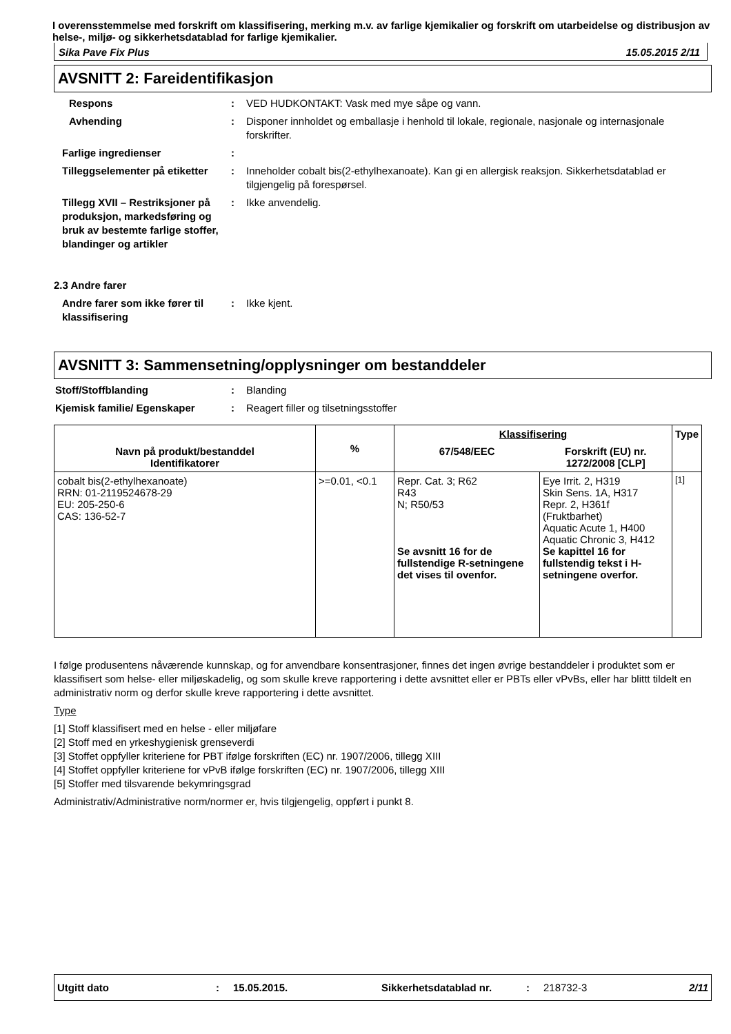I overensstemmelse med forskrift om klassifisering, merking m.v. av farlige kjemikalier og forskrift om utarbeidelse og distribusjon av helse-, miljø- og sikkerhetsdatablad for farlige kjemikalier.
Sika Pave Fix Plus 15.05.2015 2/11
AVSNITT 2: Fareidentifikasjon
Respons : VED HUDKONTAKT: Vask med mye såpe og vann.
Avhending : Disponer innholdet og emballasje i henhold til lokale, regionale, nasjonale og internasjonale forskrifter.
Farlige ingredienser :
Tilleggselementer på etiketter
: Inneholder cobalt bis(2-ethylhexanoate). Kan gi en allergisk reaksjon. Sikkerhetsdatablad er tilgjengelig på forespørsel.
Tillegg XVII – Restriksjoner på produksjon, markedsføring og bruk av bestemte farlige stoffer, blandinger og artikler
: Ikke anvendelig.
2.3 Andre farer
Andre farer som ikke fører til klassifisering
: Ikke kjent.
AVSNITT 3: Sammensetning/opplysninger om bestanddeler
Stoff/Stoffblanding : Blanding
Kjemisk familie/ Egenskaper : Reagert filler og tilsetningsstoffer
| Navn på produkt/bestanddel Identifikatorer | % | Klassifisering | | Type |
| --- | --- | --- | --- | --- |
| | | 67/548/EEC | Forskrift (EU) nr. 1272/2008 [CLP] | |
| cobalt bis(2-ethylhexanoate) RRN: 01-2119524678-29 EU: 205-250-6 CAS: 136-52-7 | >=0.01, <0.1 | Repr. Cat. 3; R62 R43 N; R50/53 Se avsnitt 16 for de fullstendige R-setningene det vises til ovenfor. | Eye Irrit. 2, H319 Skin Sens. 1A, H317 Repr. 2, H361f (Fruktbarhet) Aquatic Acute 1, H400 Aquatic Chronic 3, H412 Se kapittel 16 for fullstendig tekst i H-setningene overfor. | <sup>[1]</sup> |
I følge produsentens nåværende kunnskap, og for anvendbare konsentrasjoner, finnes det ingen øvrige bestanddeler i produktet som er klassifisert som helse- eller miljøskadelig, og som skulle kreve rapportering i dette avsnittet eller er PBTs eller vPvBs, eller har blittt tildelt en administrativ norm og derfor skulle kreve rapportering i dette avsnittet.
Type
[1] Stoff klassifisert med en helse - eller miljøfare
[2] Stoff med en yrkeshygienisk grenseverdi
[3] Stoffet oppfyller kriteriene for PBT ifølge forskriften (EC) nr. 1907/2006, tillegg XIII
[4] Stoffet oppfyller kriteriene for vPvB ifølge forskriften (EC) nr. 1907/2006, tillegg XIII
[5] Stoffer med tilsvarende bekymringsgrad
Administrativ/Administrative norm/normer er, hvis tilgjengelig, oppført i punkt 8.
Utgitt dato: 15.05.2015. Sikkerhetsdatablad nr.: 218732-3 2/11